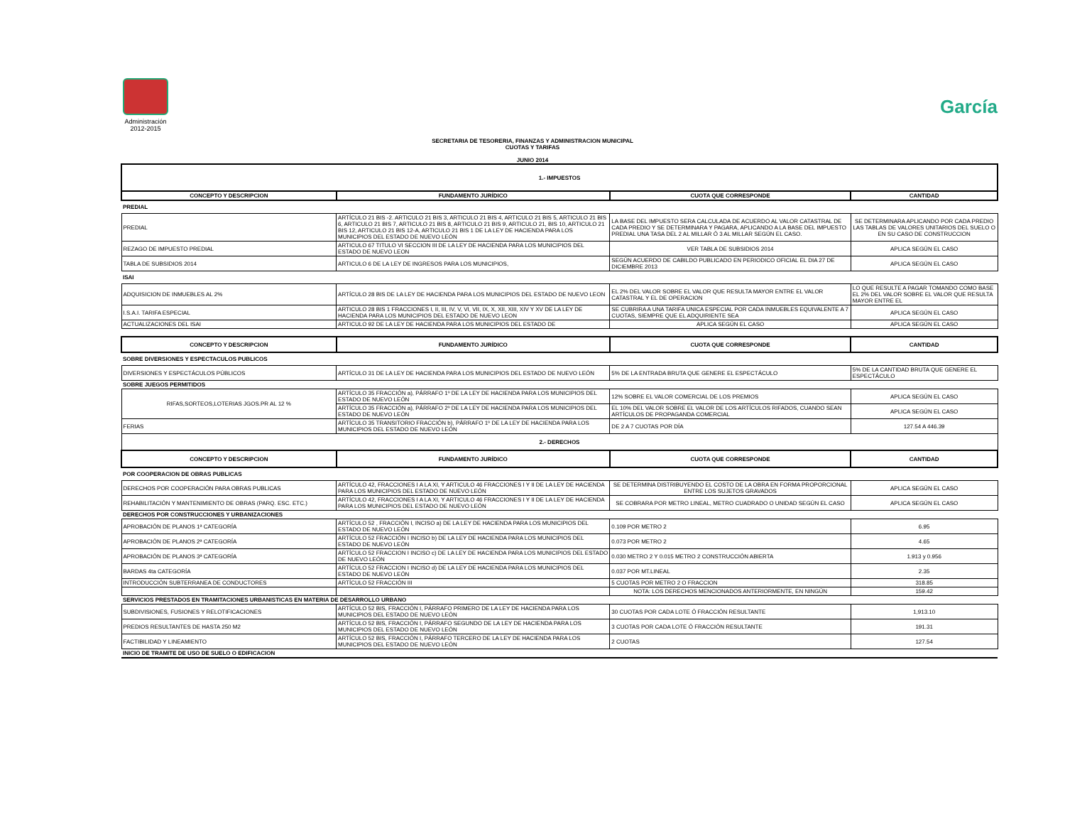Administración
2012-2015
García
SECRETARIA DE TESORERIA, FINANZAS Y ADMINISTRACION MUNICIPAL
CUOTAS Y TARIFAS
JUNIO 2014
| 1.- IMPUESTOS | | | |
| --- | --- | --- | --- |
| CONCEPTO Y DESCRIPCION | FUNDAMENTO JURÍDICO | CUOTA QUE CORRESPONDE | CANTIDAD |
| PREDIAL | | | |
| PREDIAL | ARTÍCULO 21 BIS -2. ARTICULO 21 BIS 3, ARTICULO 21 BIS 4, ARTICULO 21 BIS 5, ARTICULO 21 BIS 6, ARTICULO 21 BIS 7, ARTICULO 21 BIS 8, ARTICULO 21 BIS 9, ARTICULO 21, BIS 10, ARTICULO 21 BIS 12, ARTICULO 21 BIS 12-A, ARTICULO 21 BIS 1 DE LA LEY DE HACIENDA PARA LOS MUNICIPIOS DEL ESTADO DE NUEVO LEÓN | LA BASE DEL IMPUESTO SERA CALCULADA DE ACUERDO AL VALOR CATASTRAL DE CADA PREDIO Y SE DETERMINARA Y PAGARA, APLICANDO A LA BASE DEL IMPUESTO PREDIAL UNA TASA DEL 2 AL MILLAR Ó 3 AL MILLAR SEGÚN EL CASO. | SE DETERMINARA APLICANDO POR CADA PREDIO LAS TABLAS DE VALORES UNITARIOS DEL SUELO O EN SU CASO DE CONSTRUCCION |
| REZAGO DE IMPUESTO PREDIAL | ARTICULO 67 TITULO VI SECCION III DE LA LEY DE HACIENDA PARA LOS MUNICIPIOS DEL ESTADO DE NUEVO LEON | VER TABLA DE SUBSIDIOS 2014 | APLICA SEGÚN EL CASO |
| TABLA DE SUBSIDIOS 2014 | ARTICULO 6 DE LA LEY DE INGRESOS PARA LOS MUNICIPIOS, | SEGÚN ACUERDO DE CABILDO PUBLICADO EN PERIODICO OFICIAL EL DIA 27 DE DICIEMBRE 2013 | APLICA SEGÚN EL CASO |
| ISAI | | | |
| ADQUISICION DE INMUEBLES AL 2% | ARTÍCULO 28 BIS DE LA LEY DE HACIENDA PARA LOS MUNICIPIOS DEL ESTADO DE NUEVO LEON | EL 2% DEL VALOR SOBRE EL VALOR QUE RESULTA MAYOR ENTRE EL VALOR CATASTRAL Y EL DE OPERACION | LO QUE RESULTE A PAGAR TOMANDO COMO BASE EL 2% DEL VALOR SOBRE EL VALOR QUE RESULTA MAYOR ENTRE EL |
| I.S.A.I. TARIFA ESPECIAL | ARTICULO 28 BIS 1 FRACCIONES I, II, III, IV, V, VI, VII, IX, X, XII, XIII, XIV Y XV DE LA LEY DE HACIENDA PARA LOS MUNICIPIOS DEL ESTADO DE NUEVO LEON | SE CUBRIRA A UNA TARIFA UNICA ESPECIAL POR CADA INMUEBLES EQUIVALENTE A 7 CUOTAS, SIEMPRE QUE EL ADQUIRIENTE SEA | APLICA SEGÚN EL CASO |
| ACTUALIZACIONES DEL ISAI | ARTICULO 92 DE LA LEY DE HACIENDA PARA LOS MUNICIPIOS DEL ESTADO DE | APLICA SEGÚN EL CASO | APLICA SEGÚN EL CASO |
| CONCEPTO Y DESCRIPCION | FUNDAMENTO JURÍDICO | CUOTA QUE CORRESPONDE | CANTIDAD |
| SOBRE DIVERSIONES Y ESPECTACULOS PUBLICOS | | | |
| DIVERSIONES Y ESPECTÁCULOS PÚBLICOS | ARTÍCULO 31 DE LA LEY DE HACIENDA PARA LOS MUNICIPIOS DEL ESTADO DE NUEVO LEÓN | 5% DE LA ENTRADA BRUTA QUE GENERE EL ESPECTÁCULO | 5% DE LA CANTIDAD BRUTA QUE GENERE EL ESPECTÁCULO |
| SOBRE JUEGOS PERMITIDOS | | | |
| RIFAS,SORTEOS,LOTERIAS JGOS.PR AL 12 % | ARTÍCULO 35 FRACCIÓN a), PÁRRAFO 1º DE LA LEY DE HACIENDA PARA LOS MUNICIPIOS DEL ESTADO DE NUEVO LEÓN | 12% SOBRE EL VALOR COMERCIAL DE LOS PREMIOS | APLICA SEGÚN EL CASO |
| | ARTÍCULO 35 FRACCIÓN a), PÁRRAFO 2º DE LA LEY DE HACIENDA PARA LOS MUNICIPIOS DEL ESTADO DE NUEVO LEÓN | EL 10% DEL VALOR SOBRE EL VALOR DE LOS ARTÍCULOS RIFADOS, CUANDO SEAN ARTÍCULOS DE PROPAGANDA COMERCIAL | APLICA SEGÚN EL CASO |
| FERIAS | ARTÍCULO 35 TRANSITORIO FRACCIÓN b), PÁRRAFO 1º DE LA LEY DE HACIENDA PARA LOS MUNICIPIOS DEL ESTADO DE NUEVO LEÓN | DE 2 A 7 CUOTAS POR DÍA | 127.54 A 446.39 |
| 2.- DERECHOS | | | |
| CONCEPTO Y DESCRIPCION | FUNDAMENTO JURÍDICO | CUOTA QUE CORRESPONDE | CANTIDAD |
| POR COOPERACION DE OBRAS PUBLICAS | | | |
| DERECHOS POR COOPERACIÓN PARA OBRAS PUBLICAS | ARTÍCULO 42, FRACCIONES I A LA XI, Y ARTICULO 46 FRACCIONES I Y II DE LA LEY DE HACIENDA PARA LOS MUNICIPIOS DEL ESTADO DE NUEVO LEÓN | SE DETERMINA DISTRIBUYENDO EL COSTO DE LA OBRA EN FORMA PROPORCIONAL ENTRE LOS SUJETOS GRAVADOS | APLICA SEGÚN EL CASO |
| REHABILITACIÓN Y MANTENIMIENTO DE OBRAS (PARQ. ESC. ETC.) | ARTÍCULO 42, FRACCIONES I A LA XI, Y ARTICULO 46 FRACCIONES I Y II DE LA LEY DE HACIENDA PARA LOS MUNICIPIOS DEL ESTADO DE NUEVO LEÓN | SE COBRARA POR METRO LINEAL, METRO CUADRADO O UNIDAD SEGÚN EL CASO | APLICA SEGÚN EL CASO |
| DERECHOS POR CONSTRUCCIONES Y URBANIZACIONES | | | |
| APROBACIÓN DE PLANOS 1ª CATEGORÍA | ARTÍCULO 52 , FRACCIÓN I, INCISO a) DE LA LEY DE HACIENDA PARA LOS MUNICIPIOS DEL ESTADO DE NUEVO LEÓN | 0.109 POR METRO 2 | 6.95 |
| APROBACIÓN DE PLANOS 2ª CATEGORÍA | ARTÍCULO 52 FRACCIÓN I INCISO b) DE LA LEY DE HACIENDA PARA LOS MUNICIPIOS DEL ESTADO DE NUEVO LEÓN | 0.073 POR METRO 2 | 4.65 |
| APROBACIÓN DE PLANOS 3ª CATEGORÍA | ARTÍCULO 52 FRACCION I INCISO c) DE LA LEY DE HACIENDA PARA LOS MUNICIPIOS DEL ESTADO DE NUEVO LEÓN | 0.030 METRO 2 Y 0.015 METRO 2 CONSTRUCCIÓN ABIERTA | 1.913 y 0.956 |
| BARDAS 4ta CATEGORÍA | ARTÍCULO 52 FRACCION I INCISO d) DE LA LEY DE HACIENDA PARA LOS MUNICIPIOS DEL ESTADO DE NUEVO LEÓN | 0.037 POR MT.LINEAL | 2.35 |
| INTRODUCCIÓN SUBTERRANEA DE CONDUCTORES | ARTÍCULO 52 FRACCIÓN III | 5 CUOTAS POR METRO 2 O FRACCION | 318.85 |
| | | NOTA: LOS DERECHOS MENCIONADOS ANTERIORMENTE, EN NINGÚN | 159.42 |
| SERVICIOS PRESTADOS EN TRAMITACIONES URBANISTICAS EN MATERIA DE DESARROLLO URBANO | | | |
| SUBDIVISIONES, FUSIONES Y RELOTIFICACIONES | ARTÍCULO 52 BIS, FRACCIÓN I, PÁRRAFO PRIMERO DE LA LEY DE HACIENDA PARA LOS MUNICIPIOS DEL ESTADO DE NUEVO LEÓN | 30 CUOTAS POR CADA LOTE Ó FRACCIÓN RESULTANTE | 1,913.10 |
| PREDIOS RESULTANTES DE HASTA 250 M2 | ARTÍCULO 52 BIS, FRACCIÓN I, PÁRRAFO SEGUNDO DE LA LEY DE HACIENDA PARA LOS MUNICIPIOS DEL ESTADO DE NUEVO LEÓN | 3 CUOTAS POR CADA LOTE Ó FRACCIÓN RESULTANTE | 191.31 |
| FACTIBILIDAD Y LINEAMIENTO | ARTÍCULO 52 BIS, FRACCIÓN I, PÁRRAFO TERCERO DE LA LEY DE HACIENDA PARA LOS MUNICIPIOS DEL ESTADO DE NUEVO LEÓN | 2 CUOTAS | 127.54 |
| INICIO DE TRAMITE DE USO DE SUELO O EDIFICACION | | | |